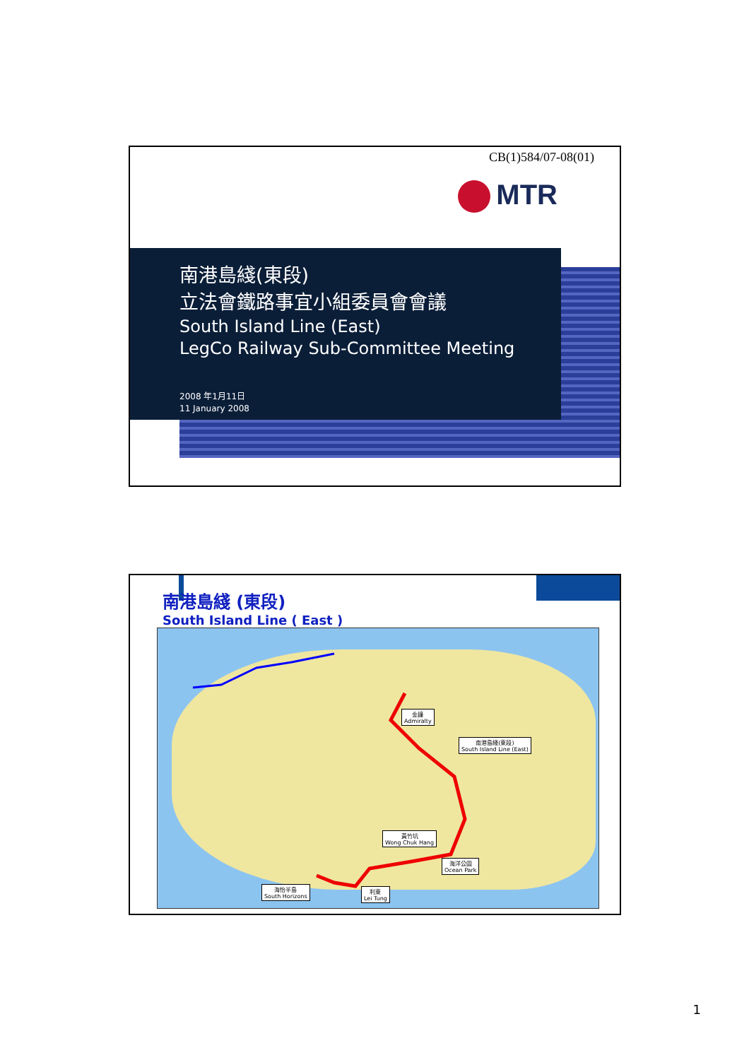CB(1)584/07-08(01)
MTR
南港島綫(東段)
立法會鐵路事宜小組委員會會議
South Island Line (East)
LegCo Railway Sub-Committee Meeting
2008 年1月11日
11 January 2008
南港島綫 (東段)
South Island Line ( East )
金鐘
Admiralty
南港島綫(東段)
South Island Line (East)
黃竹坑
Wong Chuk Hang
海洋公園
Ocean Park
海怡半島
South Horizons
利東
Lei Tung
1